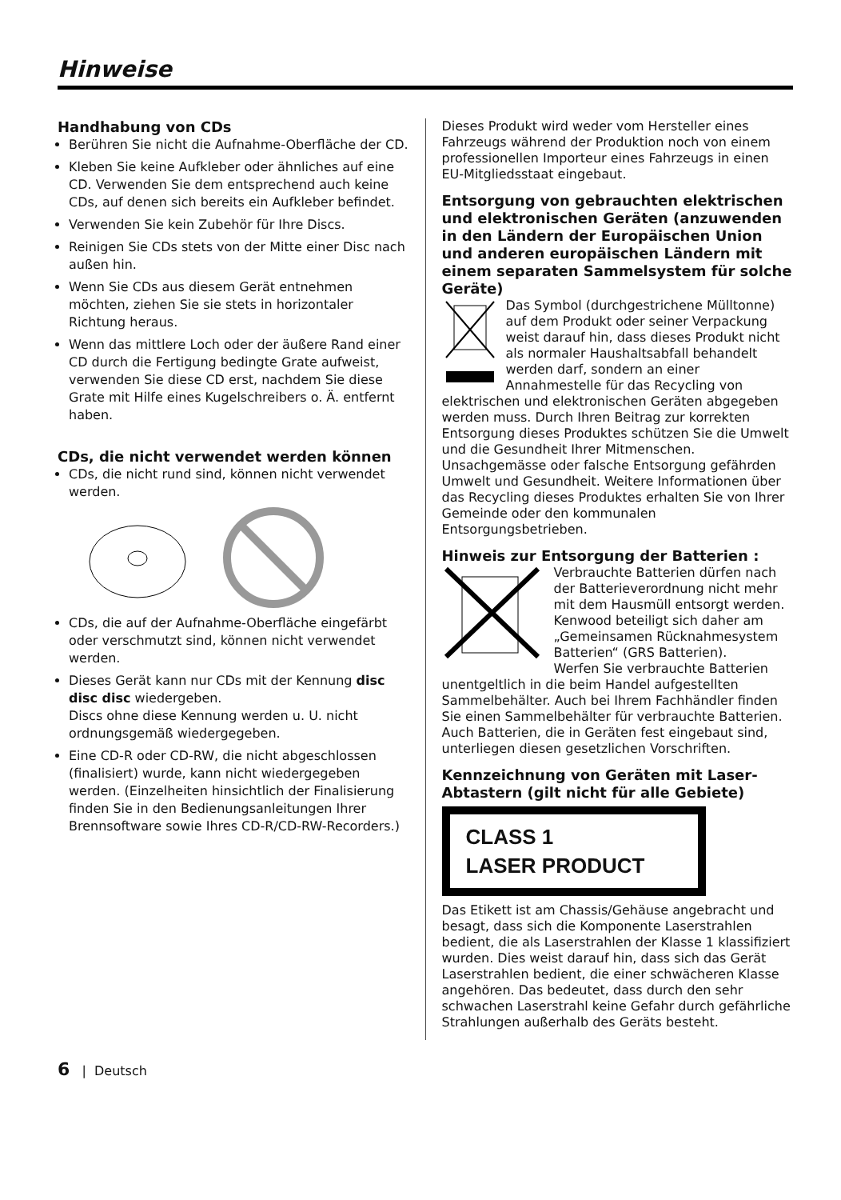Hinweise
Handhabung von CDs
Berühren Sie nicht die Aufnahme-Oberfläche der CD.
Kleben Sie keine Aufkleber oder ähnliches auf eine CD. Verwenden Sie dem entsprechend auch keine CDs, auf denen sich bereits ein Aufkleber befindet.
Verwenden Sie kein Zubehör für Ihre Discs.
Reinigen Sie CDs stets von der Mitte einer Disc nach außen hin.
Wenn Sie CDs aus diesem Gerät entnehmen möchten, ziehen Sie sie stets in horizontaler Richtung heraus.
Wenn das mittlere Loch oder der äußere Rand einer CD durch die Fertigung bedingte Grate aufweist, verwenden Sie diese CD erst, nachdem Sie diese Grate mit Hilfe eines Kugelschreibers o. Ä. entfernt haben.
CDs, die nicht verwendet werden können
CDs, die nicht rund sind, können nicht verwendet werden.
CDs, die auf der Aufnahme-Oberfläche eingefärbt oder verschmutzt sind, können nicht verwendet werden.
Dieses Gerät kann nur CDs mit der Kennung disc disc disc wiedergeben.
Discs ohne diese Kennung werden u. U. nicht ordnungsgemäß wiedergegeben.
Eine CD-R oder CD-RW, die nicht abgeschlossen (finalisiert) wurde, kann nicht wiedergegeben werden. (Einzelheiten hinsichtlich der Finalisierung finden Sie in den Bedienungsanleitungen Ihrer Brennsoftware sowie Ihres CD-R/CD-RW-Recorders.)
Dieses Produkt wird weder vom Hersteller eines Fahrzeugs während der Produktion noch von einem professionellen Importeur eines Fahrzeugs in einen EU-Mitgliedsstaat eingebaut.
Entsorgung von gebrauchten elektrischen und elektronischen Geräten (anzuwenden in den Ländern der Europäischen Union und anderen europäischen Ländern mit einem separaten Sammelsystem für solche Geräte)
Das Symbol (durchgestrichene Mülltonne) auf dem Produkt oder seiner Verpackung weist darauf hin, dass dieses Produkt nicht als normaler Haushaltsabfall behandelt werden darf, sondern an einer Annahmestelle für das Recycling von elektrischen und elektronischen Geräten abgegeben werden muss. Durch Ihren Beitrag zur korrekten Entsorgung dieses Produktes schützen Sie die Umwelt und die Gesundheit Ihrer Mitmenschen. Unsachgemässe oder falsche Entsorgung gefährden Umwelt und Gesundheit. Weitere Informationen über das Recycling dieses Produktes erhalten Sie von Ihrer Gemeinde oder den kommunalen Entsorgungsbetrieben.
Hinweis zur Entsorgung der Batterien :
Verbrauchte Batterien dürfen nach der Batterieverordnung nicht mehr mit dem Hausmüll entsorgt werden. Kenwood beteiligt sich daher am „Gemeinsamen Rücknahmesystem Batterien“ (GRS Batterien).
Werfen Sie verbrauchte Batterien unentgeltlich in die beim Handel aufgestellten Sammelbehälter. Auch bei Ihrem Fachhändler finden Sie einen Sammelbehälter für verbrauchte Batterien.
Auch Batterien, die in Geräten fest eingebaut sind, unterliegen diesen gesetzlichen Vorschriften.
Kennzeichnung von Geräten mit Laser-Abtastern (gilt nicht für alle Gebiete)
CLASS 1
LASER PRODUCT
Das Etikett ist am Chassis/Gehäuse angebracht und besagt, dass sich die Komponente Laserstrahlen bedient, die als Laserstrahlen der Klasse 1 klassifiziert wurden. Dies weist darauf hin, dass sich das Gerät Laserstrahlen bedient, die einer schwächeren Klasse angehören. Das bedeutet, dass durch den sehr schwachen Laserstrahl keine Gefahr durch gefährliche Strahlungen außerhalb des Geräts besteht.
6 | Deutsch